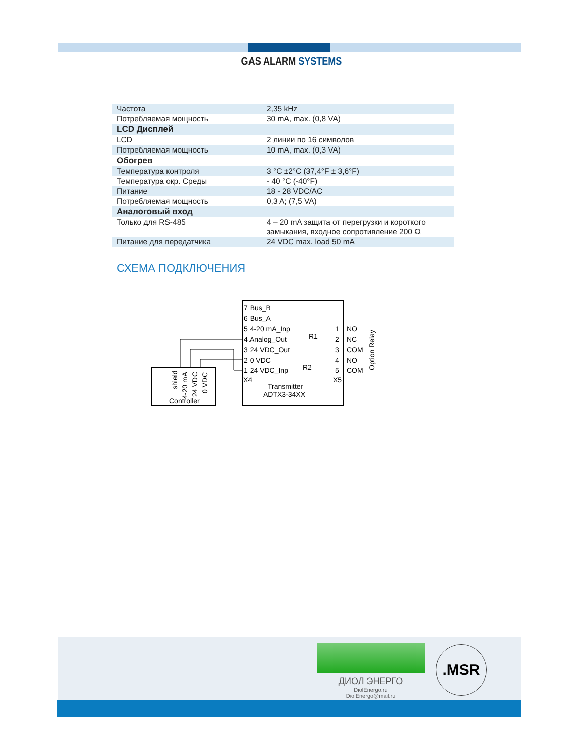GAS ALARM SYSTEMS
| Частота | 2,35 kHz |
| Потребляемая мощность | 30 mA, max. (0,8 VA) |
| LCD Дисплей | |
| LCD | 2 линии по 16 символов |
| Потребляемая мощность | 10 mA, max. (0,3 VA) |
| Обогрев | |
| Температура контроля | 3 °C ±2°C (37,4°F ± 3,6°F) |
| Температура окр. Среды | - 40 °C (-40°F) |
| Питание | 18 - 28 VDC/AC |
| Потребляемая мощность | 0,3 A; (7,5 VA) |
| Аналоговый вход | |
| Только для RS-485 | 4 – 20 mA защита от перегрузки и короткого замыкания, входное сопротивление 200 Ω |
| Питание для передатчика | 24 VDC max. load 50 mA |
СХЕМА ПОДКЛЮЧЕНИЯ
7 Bus_B
6 Bus_A
5 4-20 mA_Inp
4 Analog_Out
3 24 VDC_Out
2 0 VDC
1 24 VDC_Inp
X4
Transmitter
ADTX3-34XX
R1
R2
1
2
3
4
5
X5
NO
NC
COM
NO
COM
Option Relay
shield
4-20 mA
24 VDC
0 VDC
Controller
ДИОЛ ЭНЕРГО
DiolEnergo.ru
DiolEnergo@mail.ru
.MSR